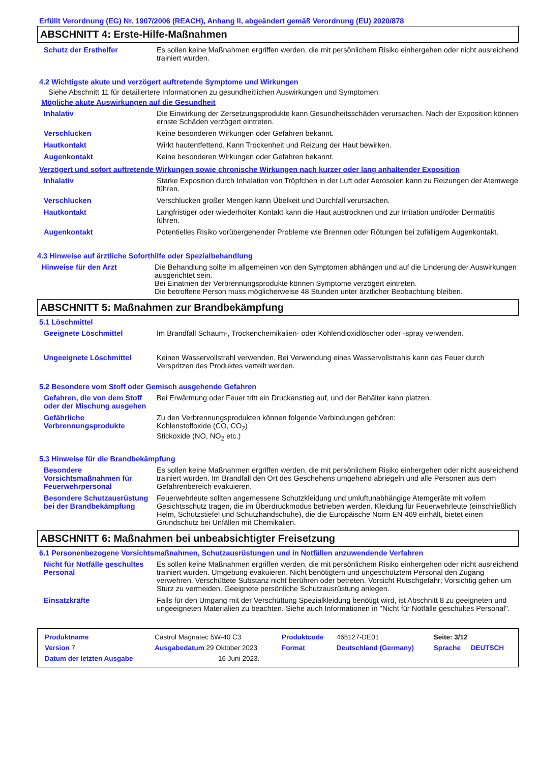Erfüllt Verordnung (EG) Nr. 1907/2006 (REACH), Anhang II, abgeändert gemäß Verordnung (EU) 2020/878
ABSCHNITT 4: Erste-Hilfe-Maßnahmen
| Schutz der Ersthelfer | Es sollen keine Maßnahmen ergriffen werden, die mit persönlichem Risiko einhergehen oder nicht ausreichend trainiert wurden. |
4.2 Wichtigste akute und verzögert auftretende Symptome und Wirkungen
Siehe Abschnitt 11 für detailiertere Informationen zu gesundheitlichen Auswirkungen und Symptomen.
Mögliche akute Auswirkungen auf die Gesundheit
| Inhalativ | Die Einwirkung der Zersetzungsprodukte kann Gesundheitsschäden verursachen. Nach der Exposition können ernste Schäden verzögert eintreten. |
| Verschlucken | Keine besonderen Wirkungen oder Gefahren bekannt. |
| Hautkontakt | Wirkt hautentfettend. Kann Trockenheit und Reizung der Haut bewirken. |
| Augenkontakt | Keine besonderen Wirkungen oder Gefahren bekannt. |
Verzögert und sofort auftretende Wirkungen sowie chronische Wirkungen nach kurzer oder lang anhaltender Exposition
| Inhalativ | Starke Exposition durch Inhalation von Tröpfchen in der Luft oder Aerosolen kann zu Reizungen der Atemwege führen. |
| Verschlucken | Verschlucken großer Mengen kann Übelkeit und Durchfall verursachen. |
| Hautkontakt | Langfristiger oder wiederholter Kontakt kann die Haut austrocknen und zur Irritation und/oder Dermatitis führen. |
| Augenkontakt | Potentielles Risiko vorübergehender Probleme wie Brennen oder Rötungen bei zufälligem Augenkontakt. |
4.3 Hinweise auf ärztliche Soforthilfe oder Spezialbehandlung
| Hinweise für den Arzt | Die Behandlung sollte im allgemeinen von den Symptomen abhängen und auf die Linderung der Auswirkungen ausgerichtet sein. Bei Einatmen der Verbrennungsprodukte können Symptome verzögert eintreten. Die betroffene Person muss möglicherweise 48 Stunden unter ärztlicher Beobachtung bleiben. |
ABSCHNITT 5: Maßnahmen zur Brandbekämpfung
5.1 Löschmittel
| Geeignete Löschmittel | Im Brandfall Schaum-, Trockenchemikalien- oder Kohlendioxidlöscher oder -spray verwenden. |
| Ungeeignete Löschmittel | Keinen Wasservollstrahl verwenden. Bei Verwendung eines Wasservollstrahls kann das Feuer durch Verspritzen des Produktes verteilt werden. |
5.2 Besondere vom Stoff oder Gemisch ausgehende Gefahren
| Gefahren, die von dem Stoff oder der Mischung ausgehen | Bei Erwärmung oder Feuer tritt ein Druckanstieg auf, und der Behälter kann platzen. |
| Gefährliche Verbrennungsprodukte | Zu den Verbrennungsprodukten können folgende Verbindungen gehören: Kohlenstoffoxide (CO, CO<sub>2</sub>) Stickoxide (NO, NO<sub>2</sub> etc.) |
5.3 Hinweise für die Brandbekämpfung
| Besondere Vorsichtsmaßnahmen für Feuerwehrpersonal | Es sollen keine Maßnahmen ergriffen werden, die mit persönlichem Risiko einhergehen oder nicht ausreichend trainiert wurden. Im Brandfall den Ort des Geschehens umgehend abriegeln und alle Personen aus dem Gefahrenbereich evakuieren. |
| Besondere Schutzausrüstung bei der Brandbekämpfung | Feuerwehrleute sollten angemessene Schutzkleidung und umluftunabhängige Atemgeräte mit vollem Gesichtsschutz tragen, die im Überdruckmodus betrieben werden. Kleidung für Feuerwehrleute (einschließlich Helm, Schutzstiefel und Schutzhandschuhe), die die Europäische Norm EN 469 einhält, bietet einen Grundschutz bei Unfällen mit Chemikalien. |
ABSCHNITT 6: Maßnahmen bei unbeabsichtigter Freisetzung
6.1 Personenbezogene Vorsichtsmaßnahmen, Schutzausrüstungen und in Notfällen anzuwendende Verfahren
| Nicht für Notfälle geschultes Personal | Es sollen keine Maßnahmen ergriffen werden, die mit persönlichem Risiko einhergehen oder nicht ausreichend trainiert wurden. Umgebung evakuieren. Nicht benötigtem und ungeschütztem Personal den Zugang verwehren. Verschüttete Substanz nicht berühren oder betreten. Vorsicht Rutschgefahr; Vorsichtig gehen um Sturz zu vermeiden. Geeignete persönliche Schutzausrüstung anlegen. |
| Einsatzkräfte | Falls für den Umgang mit der Verschüttung Spezialkleidung benötigt wird, ist Abschnitt 8 zu geeigneten und ungeeigneten Materialien zu beachten. Siehe auch Informationen in "Nicht für Notfälle geschultes Personal". |
| Produktname | Castrol Magnatec 5W-40 C3 | | Produktcode | 465127-DE01 | Seite: 3/12 | |
| Version 7 | Ausgabedatum 29 Oktober 2023 | | Format | Deutschland (Germany) | Sprache | DEUTSCH |
| Datum der letzten Ausgabe | | 16 Juni 2023. | | | | |